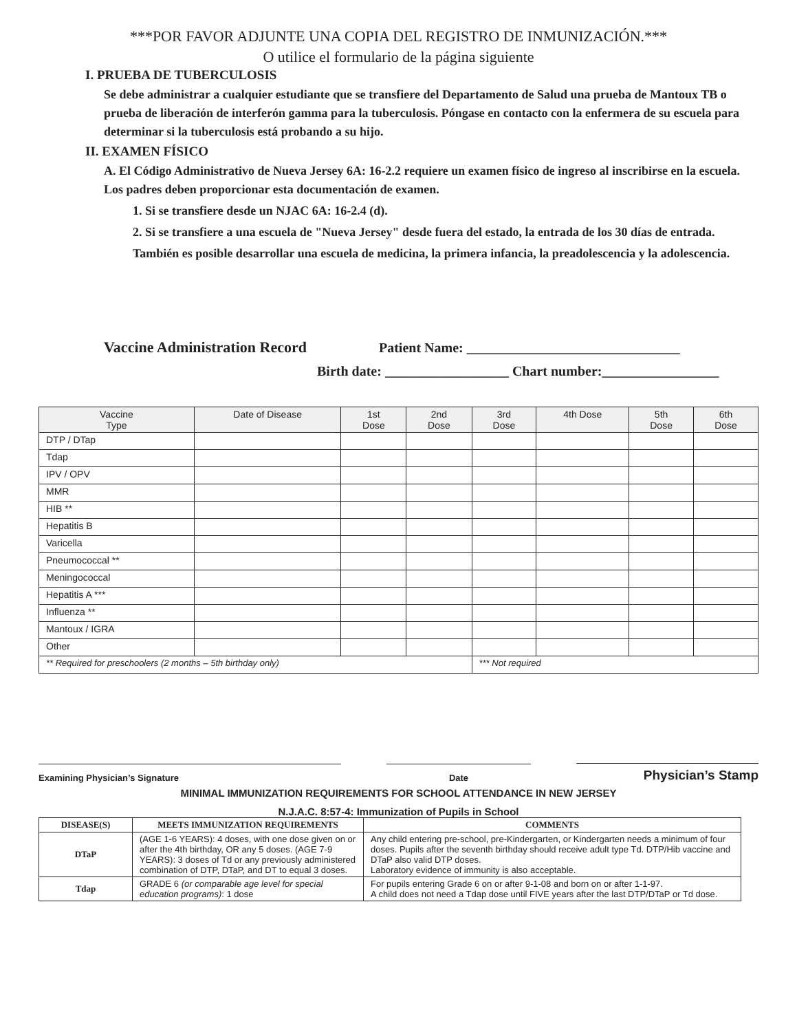***POR FAVOR ADJUNTE UNA COPIA DEL REGISTRO DE INMUNIZACIÓN.***
O utilice el formulario de la página siguiente
I. PRUEBA DE TUBERCULOSIS
Se debe administrar a cualquier estudiante que se transfiere del Departamento de Salud una prueba de Mantoux TB o prueba de liberación de interferón gamma para la tuberculosis. Póngase en contacto con la enfermera de su escuela para determinar si la tuberculosis está probando a su hijo.
II. EXAMEN FÍSICO
A. El Código Administrativo de Nueva Jersey 6A: 16-2.2 requiere un examen físico de ingreso al inscribirse en la escuela. Los padres deben proporcionar esta documentación de examen.
1. Si se transfiere desde un NJAC 6A: 16-2.4 (d).
2. Si se transfiere a una escuela de "Nueva Jersey" desde fuera del estado, la entrada de los 30 días de entrada.
También es posible desarrollar una escuela de medicina, la primera infancia, la preadolescencia y la adolescencia.
Vaccine Administration Record Patient Name: _______________________________
Birth date: __________________ Chart number:_________________
| Vaccine Type | Date of Disease | 1st Dose | 2nd Dose | 3rd Dose | 4th Dose | 5th Dose | 6th Dose |
| --- | --- | --- | --- | --- | --- | --- | --- |
| DTP / DTap | | | | | | | |
| Tdap | | | | | | | |
| IPV / OPV | | | | | | | |
| MMR | | | | | | | |
| HIB ** | | | | | | | |
| Hepatitis B | | | | | | | |
| Varicella | | | | | | | |
| Pneumococcal ** | | | | | | | |
| Meningococcal | | | | | | | |
| Hepatitis A *** | | | | | | | |
| Influenza ** | | | | | | | |
| Mantoux / IGRA | | | | | | | |
| Other | | | | | | | |
| ** Required for preschoolers (2 months – 5th birthday only) | | | | *** Not required | | | |
Examining Physician’s Signature Date Physician’s Stamp
MINIMAL IMMUNIZATION REQUIREMENTS FOR SCHOOL ATTENDANCE IN NEW JERSEY
N.J.A.C. 8:57-4: Immunization of Pupils in School
| DISEASE(S) | MEETS IMMUNIZATION REQUIREMENTS | COMMENTS |
| --- | --- | --- |
| DTaP | (AGE 1-6 YEARS): 4 doses, with one dose given on or after the 4th birthday, OR any 5 doses. (AGE 7-9 YEARS): 3 doses of Td or any previously administered combination of DTP, DTaP, and DT to equal 3 doses. | Any child entering pre-school, pre-Kindergarten, or Kindergarten needs a minimum of four doses. Pupils after the seventh birthday should receive adult type Td. DTP/Hib vaccine and DTaP also valid DTP doses. Laboratory evidence of immunity is also acceptable. |
| Tdap | GRADE 6 (or comparable age level for special education programs) : 1 dose | For pupils entering Grade 6 on or after 9-1-08 and born on or after 1-1-97. A child does not need a Tdap dose until FIVE years after the last DTP/DTaP or Td dose. |